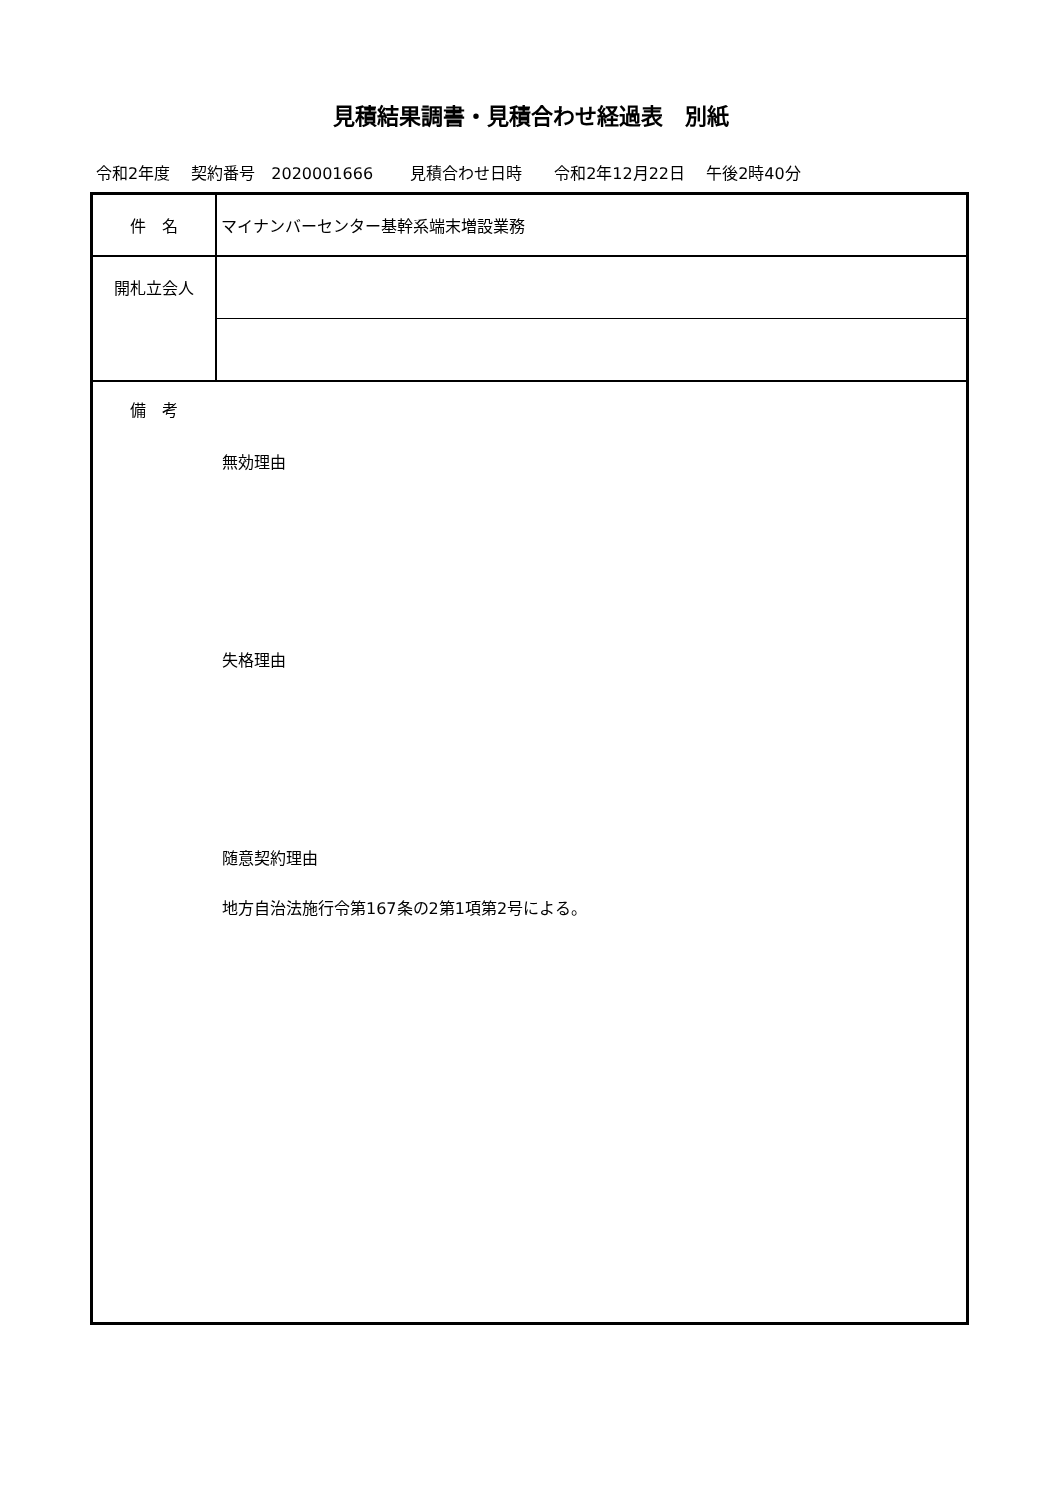見積結果調書・見積合わせ経過表　別紙
令和2年度　 契約番号　2020001666　　 見積合わせ日時　　令和2年12月22日　 午後2時40分
| 件 名 | マイナンバーセンター基幹系端末増設業務 |
| 開札立会人 | |
| 備 考 無効理由 失格理由 随意契約理由 地方自治法施行令第167条の2第1項第2号による。 | |